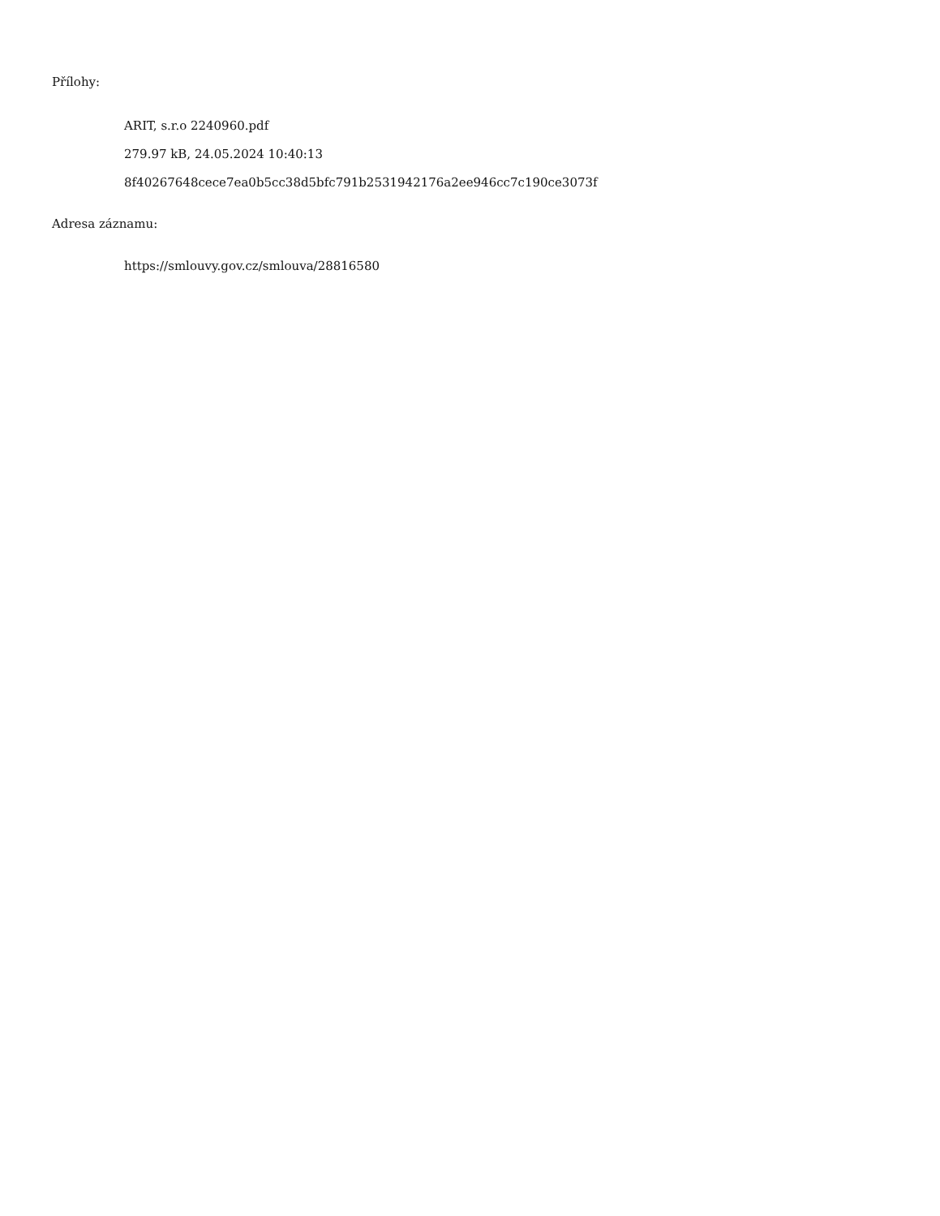Přílohy:
ARIT, s.r.o 2240960.pdf
279.97 kB, 24.05.2024 10:40:13
8f40267648cece7ea0b5cc38d5bfc791b2531942176a2ee946cc7c190ce3073f
Adresa záznamu:
https://smlouvy.gov.cz/smlouva/28816580